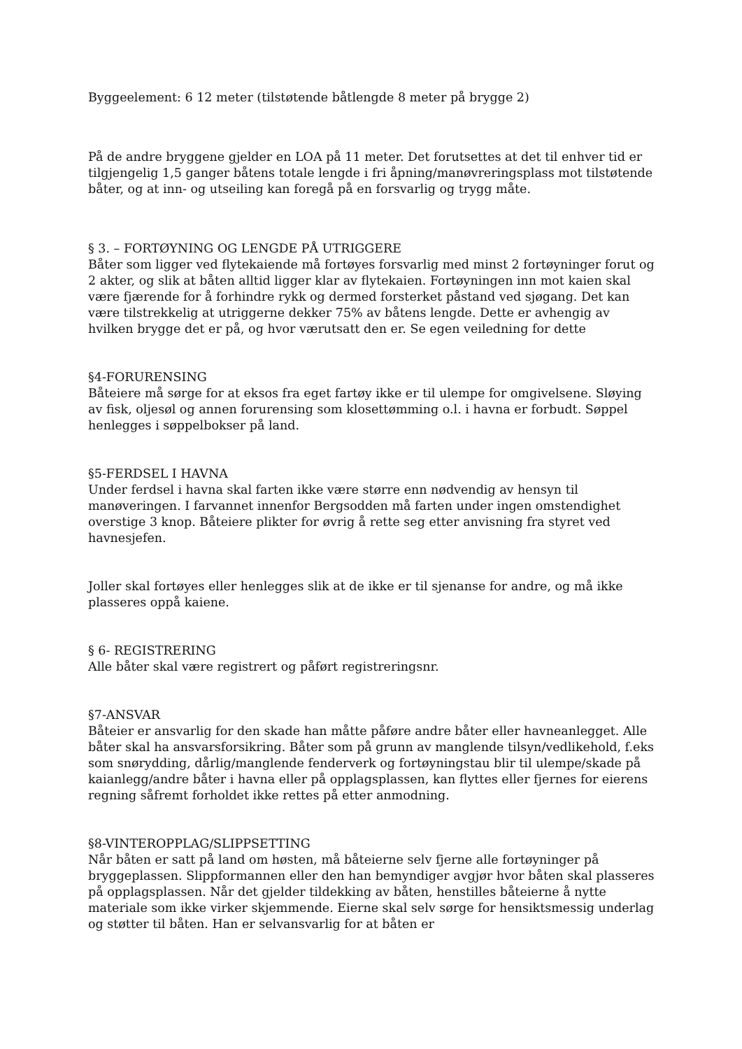Byggeelement: 6 12 meter (tilstøtende båtlengde 8 meter på brygge 2)
På de andre bryggene gjelder en LOA på 11 meter. Det forutsettes at det til enhver tid er tilgjengelig 1,5 ganger båtens totale lengde i fri åpning/manøvreringsplass mot tilstøtende båter, og at inn- og utseiling kan foregå på en forsvarlig og trygg måte.
§ 3. – FORTØYNING OG LENGDE PÅ UTRIGGERE
Båter som ligger ved flytekaiende må fortøyes forsvarlig med minst 2 fortøyninger forut og 2 akter, og slik at båten alltid ligger klar av flytekaien. Fortøyningen inn mot kaien skal være fjærende for å forhindre rykk og dermed forsterket påstand ved sjøgang. Det kan være tilstrekkelig at utriggerne dekker 75% av båtens lengde. Dette er avhengig av hvilken brygge det er på, og hvor værutsatt den er. Se egen veiledning for dette
§4-FORURENSING
Båteiere må sørge for at eksos fra eget fartøy ikke er til ulempe for omgivelsene. Sløying av fisk, oljesøl og annen forurensing som klosettømming o.l. i havna er forbudt. Søppel henlegges i søppelbokser på land.
§5-FERDSEL I HAVNA
Under ferdsel i havna skal farten ikke være større enn nødvendig av hensyn til manøveringen. I farvannet innenfor Bergsodden må farten under ingen omstendighet overstige 3 knop. Båteiere plikter for øvrig å rette seg etter anvisning fra styret ved havnesjefen.
Joller skal fortøyes eller henlegges slik at de ikke er til sjenanse for andre, og må ikke plasseres oppå kaiene.
§ 6- REGISTRERING
Alle båter skal være registrert og påført registreringsnr.
§7-ANSVAR
Båteier er ansvarlig for den skade han måtte påføre andre båter eller havneanlegget. Alle båter skal ha ansvarsforsikring. Båter som på grunn av manglende tilsyn/vedlikehold, f.eks som snørydding, dårlig/manglende fenderverk og fortøyningstau blir til ulempe/skade på kaianlegg/andre båter i havna eller på opplagsplassen, kan flyttes eller fjernes for eierens regning såfremt forholdet ikke rettes på etter anmodning.
§8-VINTEROPPLAG/SLIPPSETTING
Når båten er satt på land om høsten, må båteierne selv fjerne alle fortøyninger på bryggeplassen. Slippformannen eller den han bemyndiger avgjør hvor båten skal plasseres på opplagsplassen. Når det gjelder tildekking av båten, henstilles båteierne å nytte materiale som ikke virker skjemmende. Eierne skal selv sørge for hensiktsmessig underlag og støtter til båten. Han er selvansvarlig for at båten er